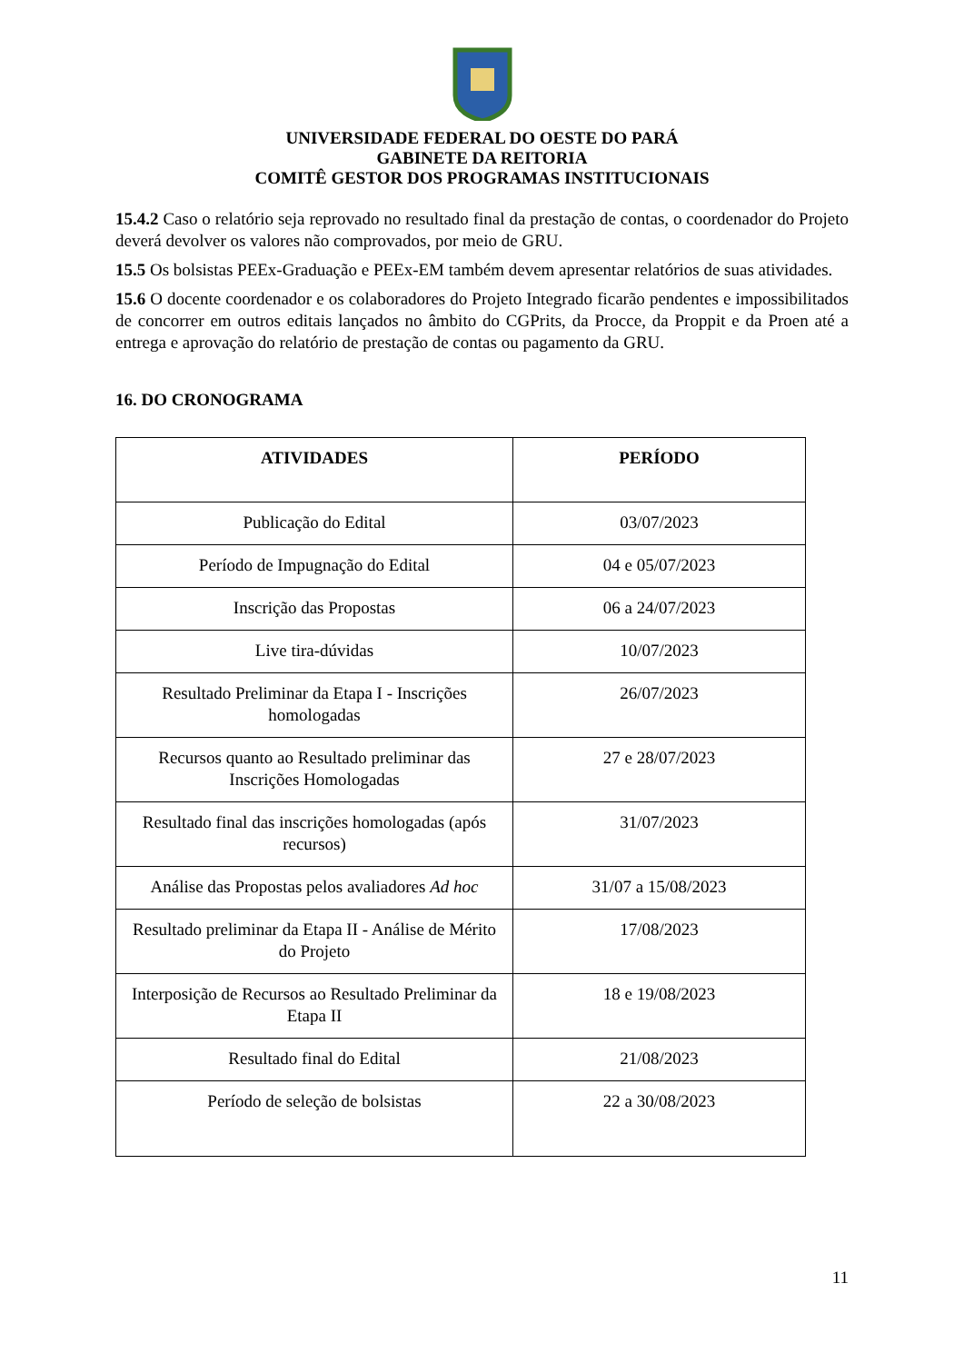UNIVERSIDADE FEDERAL DO OESTE DO PARÁ
GABINETE DA REITORIA
COMITÊ GESTOR DOS PROGRAMAS INSTITUCIONAIS
15.4.2 Caso o relatório seja reprovado no resultado final da prestação de contas, o coordenador do Projeto deverá devolver os valores não comprovados, por meio de GRU.
15.5 Os bolsistas PEEx-Graduação e PEEx-EM também devem apresentar relatórios de suas atividades.
15.6 O docente coordenador e os colaboradores do Projeto Integrado ficarão pendentes e impossibilitados de concorrer em outros editais lançados no âmbito do CGPrits, da Procce, da Proppit e da Proen até a entrega e aprovação do relatório de prestação de contas ou pagamento da GRU.
16. DO CRONOGRAMA
| ATIVIDADES | PERÍODO |
| --- | --- |
| Publicação do Edital | 03/07/2023 |
| Período de Impugnação do Edital | 04 e 05/07/2023 |
| Inscrição das Propostas | 06 a 24/07/2023 |
| Live tira-dúvidas | 10/07/2023 |
| Resultado Preliminar da Etapa I - Inscrições homologadas | 26/07/2023 |
| Recursos quanto ao Resultado preliminar das Inscrições Homologadas | 27 e 28/07/2023 |
| Resultado final das inscrições homologadas (após recursos) | 31/07/2023 |
| Análise das Propostas pelos avaliadores Ad hoc | 31/07 a 15/08/2023 |
| Resultado preliminar da Etapa II - Análise de Mérito do Projeto | 17/08/2023 |
| Interposição de Recursos ao Resultado Preliminar da Etapa II | 18 e 19/08/2023 |
| Resultado final do Edital | 21/08/2023 |
| Período de seleção de bolsistas | 22 a 30/08/2023 |
11